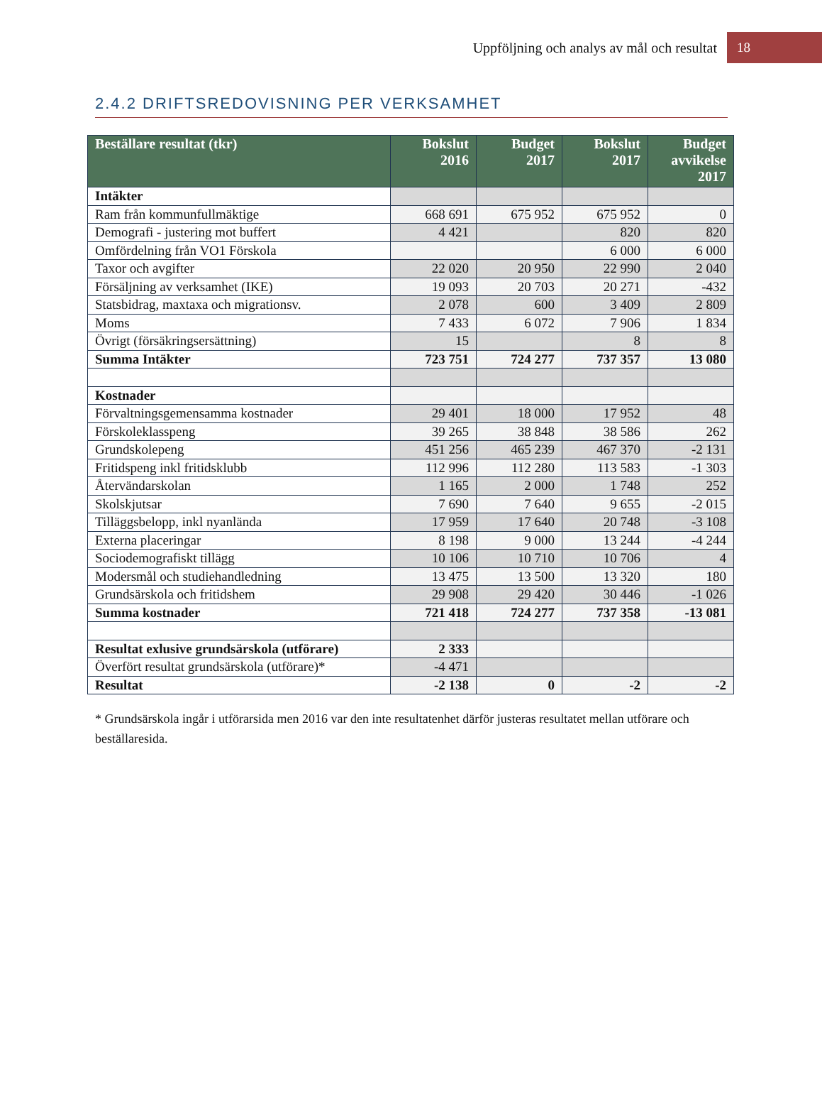Uppföljning och analys av mål och resultat 18
2.4.2 DRIFTSREDOVISNING PER VERKSAMHET
| Beställare resultat (tkr) | Bokslut 2016 | Budget 2017 | Bokslut 2017 | Budget avvikelse 2017 |
| --- | --- | --- | --- | --- |
| Intäkter | | | | |
| Ram från kommunfullmäktige | 668 691 | 675 952 | 675 952 | 0 |
| Demografi - justering mot buffert | 4 421 | | 820 | 820 |
| Omfördelning från VO1 Förskola | | | 6 000 | 6 000 |
| Taxor och avgifter | 22 020 | 20 950 | 22 990 | 2 040 |
| Försäljning av verksamhet (IKE) | 19 093 | 20 703 | 20 271 | -432 |
| Statsbidrag, maxtaxa och migrationsv. | 2 078 | 600 | 3 409 | 2 809 |
| Moms | 7 433 | 6 072 | 7 906 | 1 834 |
| Övrigt (försäkringsersättning) | 15 | | 8 | 8 |
| Summa Intäkter | 723 751 | 724 277 | 737 357 | 13 080 |
| Kostnader | | | | |
| Förvaltningsgemensamma kostnader | 29 401 | 18 000 | 17 952 | 48 |
| Förskoleklasspeng | 39 265 | 38 848 | 38 586 | 262 |
| Grundskolepeng | 451 256 | 465 239 | 467 370 | -2 131 |
| Fritidspeng inkl fritidsklubb | 112 996 | 112 280 | 113 583 | -1 303 |
| Återvändarskolan | 1 165 | 2 000 | 1 748 | 252 |
| Skolskjutsar | 7 690 | 7 640 | 9 655 | -2 015 |
| Tilläggsbelopp, inkl nyanlända | 17 959 | 17 640 | 20 748 | -3 108 |
| Externa placeringar | 8 198 | 9 000 | 13 244 | -4 244 |
| Sociodemografiskt tillägg | 10 106 | 10 710 | 10 706 | 4 |
| Modersmål och studiehandledning | 13 475 | 13 500 | 13 320 | 180 |
| Grundsärskola och fritidshem | 29 908 | 29 420 | 30 446 | -1 026 |
| Summa kostnader | 721 418 | 724 277 | 737 358 | -13 081 |
| Resultat exlusive grundsärskola (utförare) | 2 333 | | | |
| Överfört resultat grundsärskola (utförare)* | -4 471 | | | |
| Resultat | -2 138 | 0 | -2 | -2 |
* Grundsärskola ingår i utförarsida men 2016 var den inte resultatenhet därför justeras resultatet mellan utförare och beställaresida.